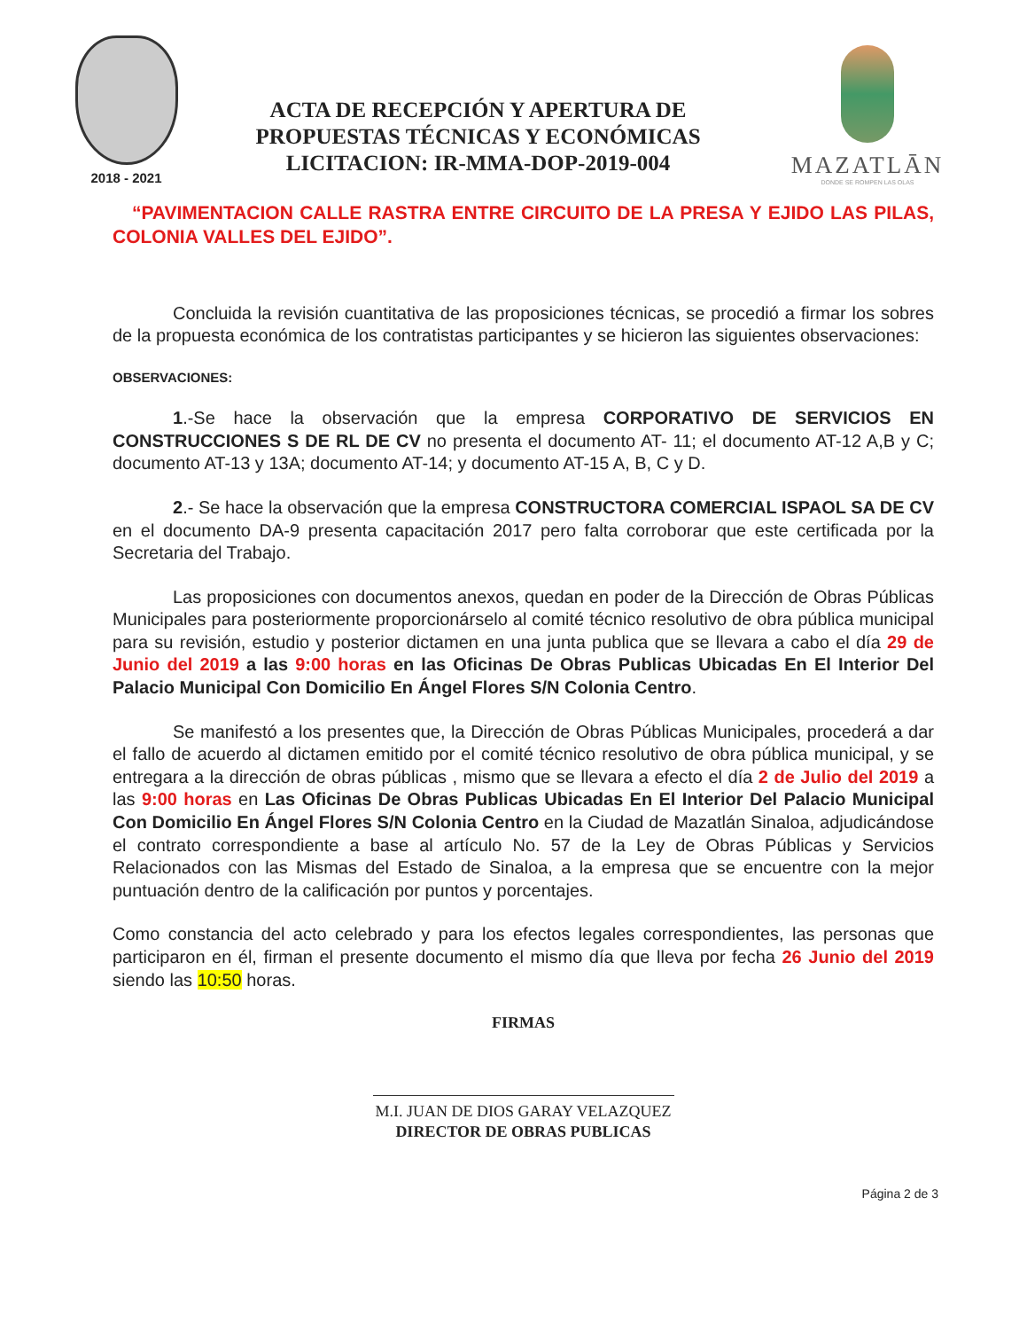2018 - 2021
ACTA DE RECEPCIÓN Y APERTURA DE
PROPUESTAS TÉCNICAS Y ECONÓMICAS
LICITACION: IR-MMA-DOP-2019-004
MAZATLĀN
DONDE SE ROMPEN LAS OLAS
“PAVIMENTACION CALLE RASTRA ENTRE CIRCUITO DE LA PRESA Y EJIDO LAS PILAS, COLONIA VALLES DEL EJIDO”.
Concluida la revisión cuantitativa de las proposiciones técnicas, se procedió a firmar los sobres de la propuesta económica de los contratistas participantes y se hicieron las siguientes observaciones:
OBSERVACIONES:
1.-Se hace la observación que la empresa CORPORATIVO DE SERVICIOS EN CONSTRUCCIONES S DE RL DE CV no presenta el documento AT- 11; el documento AT-12 A,B y C; documento AT-13 y 13A; documento AT-14; y documento AT-15 A, B, C y D.
2.- Se hace la observación que la empresa CONSTRUCTORA COMERCIAL ISPAOL SA DE CV en el documento DA-9 presenta capacitación 2017 pero falta corroborar que este certificada por la Secretaria del Trabajo.
Las proposiciones con documentos anexos, quedan en poder de la Dirección de Obras Públicas Municipales para posteriormente proporcionárselo al comité técnico resolutivo de obra pública municipal para su revisión, estudio y posterior dictamen en una junta publica que se llevara a cabo el día 29 de Junio del 2019 a las 9:00 horas en las Oficinas De Obras Publicas Ubicadas En El Interior Del Palacio Municipal Con Domicilio En Ángel Flores S/N Colonia Centro.
Se manifestó a los presentes que, la Dirección de Obras Públicas Municipales, procederá a dar el fallo de acuerdo al dictamen emitido por el comité técnico resolutivo de obra pública municipal, y se entregara a la dirección de obras públicas , mismo que se llevara a efecto el día 2 de Julio del 2019 a las 9:00 horas en Las Oficinas De Obras Publicas Ubicadas En El Interior Del Palacio Municipal Con Domicilio En Ángel Flores S/N Colonia Centro en la Ciudad de Mazatlán Sinaloa, adjudicándose el contrato correspondiente a base al artículo No. 57 de la Ley de Obras Públicas y Servicios Relacionados con las Mismas del Estado de Sinaloa, a la empresa que se encuentre con la mejor puntuación dentro de la calificación por puntos y porcentajes.
Como constancia del acto celebrado y para los efectos legales correspondientes, las personas que participaron en él, firman el presente documento el mismo día que lleva por fecha 26 Junio del 2019 siendo las 10:50 horas.
FIRMAS
M.I. JUAN DE DIOS GARAY VELAZQUEZ
DIRECTOR DE OBRAS PUBLICAS
Página 2 de 3